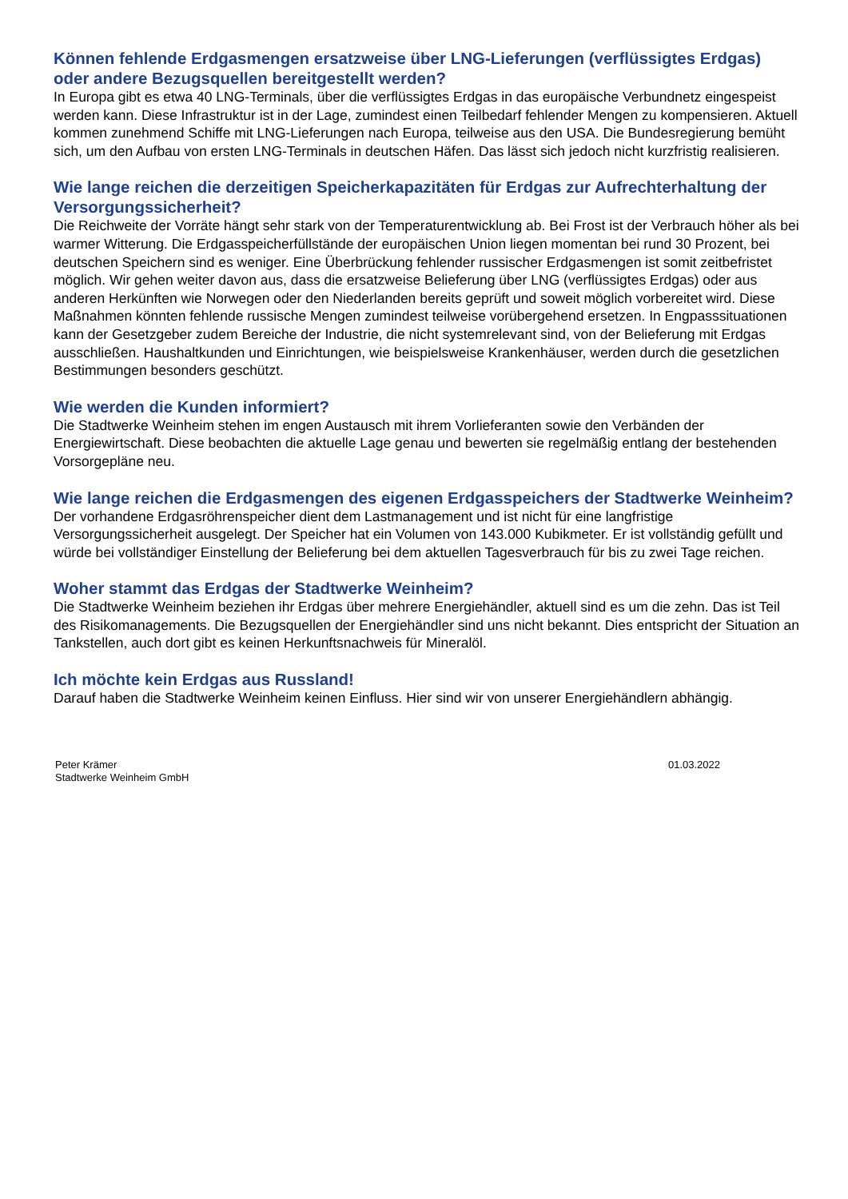Können fehlende Erdgasmengen ersatzweise über LNG-Lieferungen (verflüssigtes Erdgas) oder andere Bezugsquellen bereitgestellt werden?
In Europa gibt es etwa 40 LNG-Terminals, über die verflüssigtes Erdgas in das europäische Verbundnetz eingespeist werden kann. Diese Infrastruktur ist in der Lage, zumindest einen Teilbedarf fehlender Mengen zu kompensieren. Aktuell kommen zunehmend Schiffe mit LNG-Lieferungen nach Europa, teilweise aus den USA. Die Bundesregierung bemüht sich, um den Aufbau von ersten LNG-Terminals in deutschen Häfen. Das lässt sich jedoch nicht kurzfristig realisieren.
Wie lange reichen die derzeitigen Speicherkapazitäten für Erdgas zur Aufrechterhaltung der Versorgungssicherheit?
Die Reichweite der Vorräte hängt sehr stark von der Temperaturentwicklung ab. Bei Frost ist der Verbrauch höher als bei warmer Witterung. Die Erdgasspeicherfüllstände der europäischen Union liegen momentan bei rund 30 Prozent, bei deutschen Speichern sind es weniger. Eine Überbrückung fehlender russischer Erdgasmengen ist somit zeitbefristet möglich. Wir gehen weiter davon aus, dass die ersatzweise Belieferung über LNG (verflüssigtes Erdgas) oder aus anderen Herkünften wie Norwegen oder den Niederlanden bereits geprüft und soweit möglich vorbereitet wird. Diese Maßnahmen könnten fehlende russische Mengen zumindest teilweise vorübergehend ersetzen. In Engpasssituationen kann der Gesetzgeber zudem Bereiche der Industrie, die nicht systemrelevant sind, von der Belieferung mit Erdgas ausschließen. Haushaltkunden und Einrichtungen, wie beispielsweise Krankenhäuser, werden durch die gesetzlichen Bestimmungen besonders geschützt.
Wie werden die Kunden informiert?
Die Stadtwerke Weinheim stehen im engen Austausch mit ihrem Vorlieferanten sowie den Verbänden der Energiewirtschaft. Diese beobachten die aktuelle Lage genau und bewerten sie regelmäßig entlang der bestehenden Vorsorgepläne neu.
Wie lange reichen die Erdgasmengen des eigenen Erdgasspeichers der Stadtwerke Weinheim?
Der vorhandene Erdgasröhrenspeicher dient dem Lastmanagement und ist nicht für eine langfristige Versorgungssicherheit ausgelegt. Der Speicher hat ein Volumen von 143.000 Kubikmeter. Er ist vollständig gefüllt und würde bei vollständiger Einstellung der Belieferung bei dem aktuellen Tagesverbrauch für bis zu zwei Tage reichen.
Woher stammt das Erdgas der Stadtwerke Weinheim?
Die Stadtwerke Weinheim beziehen ihr Erdgas über mehrere Energiehändler, aktuell sind es um die zehn. Das ist Teil des Risikomanagements. Die Bezugsquellen der Energiehändler sind uns nicht bekannt. Dies entspricht der Situation an Tankstellen, auch dort gibt es keinen Herkunftsnachweis für Mineralöl.
Ich möchte kein Erdgas aus Russland!
Darauf haben die Stadtwerke Weinheim keinen Einfluss. Hier sind wir von unserer Energiehändlern abhängig.
Peter Krämer
Stadtwerke Weinheim GmbH
01.03.2022